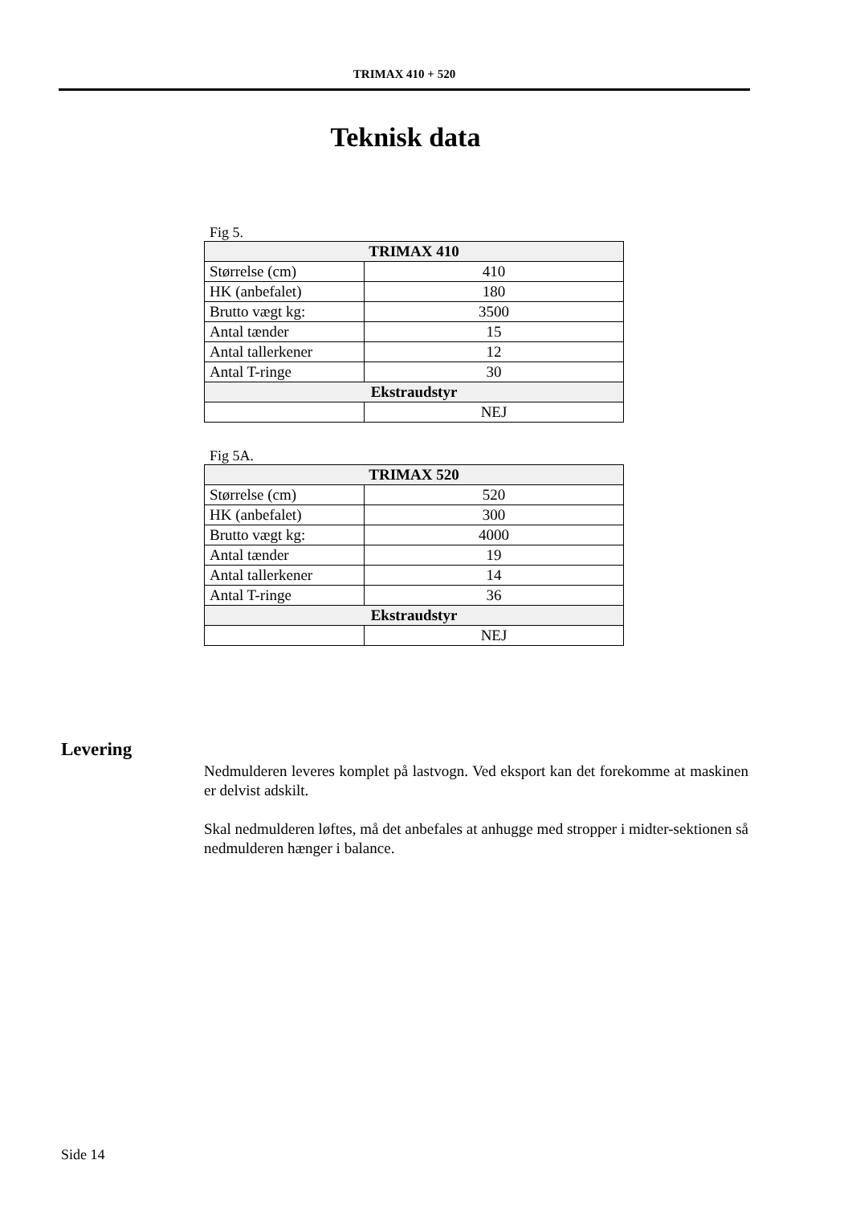TRIMAX 410 + 520
Teknisk data
Fig 5.
| TRIMAX 410 | |
| --- | --- |
| Størrelse (cm) | 410 |
| HK (anbefalet) | 180 |
| Brutto vægt kg: | 3500 |
| Antal tænder | 15 |
| Antal tallerkener | 12 |
| Antal T-ringe | 30 |
| Ekstraudstyr | |
| | NEJ |
Fig 5A.
| TRIMAX 520 | |
| --- | --- |
| Størrelse (cm) | 520 |
| HK (anbefalet) | 300 |
| Brutto vægt kg: | 4000 |
| Antal tænder | 19 |
| Antal tallerkener | 14 |
| Antal T-ringe | 36 |
| Ekstraudstyr | |
| | NEJ |
Levering
Nedmulderen leveres komplet på lastvogn. Ved eksport kan det forekomme at maskinen er delvist adskilt.
Skal nedmulderen løftes, må det anbefales at anhugge med stropper i midter-sektionen så nedmulderen hænger i balance.
Side 14